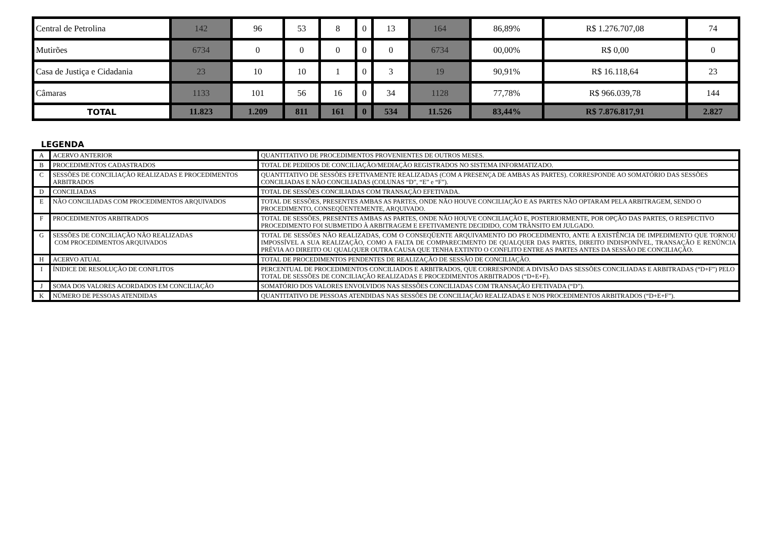| Central de Petrolina | 142 | 96 | 53 | 8 | 0 | 13 | 164 | 86,89% | R$ 1.276.707,08 | 74 |
| Mutirões | 6734 | 0 | 0 | 0 | 0 | 0 | 6734 | 00,00% | R$ 0,00 | 0 |
| Casa de Justiça e Cidadania | 23 | 10 | 10 | 1 | 0 | 3 | 19 | 90,91% | R$ 16.118,64 | 23 |
| Câmaras | 1133 | 101 | 56 | 16 | 0 | 34 | 1128 | 77,78% | R$ 966.039,78 | 144 |
| TOTAL | 11.823 | 1.209 | 811 | 161 | 0 | 534 | 11.526 | 83,44% | R$ 7.876.817,91 | 2.827 |
LEGENDA
| A | ACERVO ANTERIOR | QUANTITATIVO DE PROCEDIMENTOS PROVENIENTES DE OUTROS MESES. |
| B | PROCEDIMENTOS CADASTRADOS | TOTAL DE PEDIDOS DE CONCILIAÇÃO/MEDIAÇÃO REGISTRADOS NO SISTEMA INFORMATIZADO. |
| C | SESSÕES DE CONCILIAÇÃO REALIZADAS E PROCEDIMENTOS ARBITRADOS | QUANTITATIVO DE SESSÕES EFETIVAMENTE REALIZADAS (COM A PRESENÇA DE AMBAS AS PARTES). CORRESPONDE AO SOMATÓRIO DAS SESSÕES CONCILIADAS E NÃO CONCILIADAS (COLUNAS “D”, “E” e “F”). |
| D | CONCILIADAS | TOTAL DE SESSÕES CONCILIADAS COM TRANSAÇÃO EFETIVADA. |
| E | NÃO CONCILIADAS COM PROCEDIMENTOS ARQUIVADOS | TOTAL DE SESSÕES, PRESENTES AMBAS AS PARTES, ONDE NÃO HOUVE CONCILIAÇÃO E AS PARTES NÃO OPTARAM PELA ARBITRAGEM, SENDO O PROCEDIMENTO, CONSEQÜENTEMENTE, ARQUIVADO. |
| F | PROCEDIMENTOS ARBITRADOS | TOTAL DE SESSÕES, PRESENTES AMBAS AS PARTES, ONDE NÃO HOUVE CONCILIAÇÃO E, POSTERIORMENTE, POR OPÇÃO DAS PARTES, O RESPECTIVO PROCEDIMENTO FOI SUBMETIDO À ARBITRAGEM E EFETIVAMENTE DECIDIDO, COM TRÂNSITO EM JULGADO. |
| G | SESSÕES DE CONCILIAÇÃO NÃO REALIZADAS COM PROCEDIMENTOS ARQUIVADOS | TOTAL DE SESSÕES NÃO REALIZADAS, COM O CONSEQÜENTE ARQUIVAMENTO DO PROCEDIMENTO, ANTE A EXISTÊNCIA DE IMPEDIMENTO QUE TORNOU IMPOSSÍVEL A SUA REALIZAÇÃO, COMO A FALTA DE COMPARECIMENTO DE QUALQUER DAS PARTES, DIREITO INDISPONÍVEL, TRANSAÇÃO E RENÚNCIA PRÉVIA AO DIREITO OU QUALQUER OUTRA CAUSA QUE TENHA EXTINTO O CONFLITO ENTRE AS PARTES ANTES DA SESSÃO DE CONCILIAÇÃO. |
| H | ACERVO ATUAL | TOTAL DE PROCEDIMENTOS PENDENTES DE REALIZAÇÃO DE SESSÃO DE CONCILIAÇÃO. |
| I | ÍNIDICE DE RESOLUÇÃO DE CONFLITOS | PERCENTUAL DE PROCEDIMENTOS CONCILIADOS E ARBITRADOS, QUE CORRESPONDE A DIVISÃO DAS SESSÕES CONCILIADAS E ARBITRADAS (“D+F”) PELO TOTAL DE SESSÕES DE CONCILIAÇÃO REALIZADAS E PROCEDIMENTOS ARBITRADOS (“D+E+F). |
| J | SOMA DOS VALORES ACORDADOS EM CONCILIAÇÃO | SOMATÓRIO DOS VALORES ENVOLVIDOS NAS SESSÕES CONCILIADAS COM TRANSAÇÃO EFETIVADA (“D”). |
| K | NÚMERO DE PESSOAS ATENDIDAS | QUANTITATIVO DE PESSOAS ATENDIDAS NAS SESSÕES DE CONCILIAÇÃO REALIZADAS E NOS PROCEDIMENTOS ARBITRADOS (“D+E+F”). |